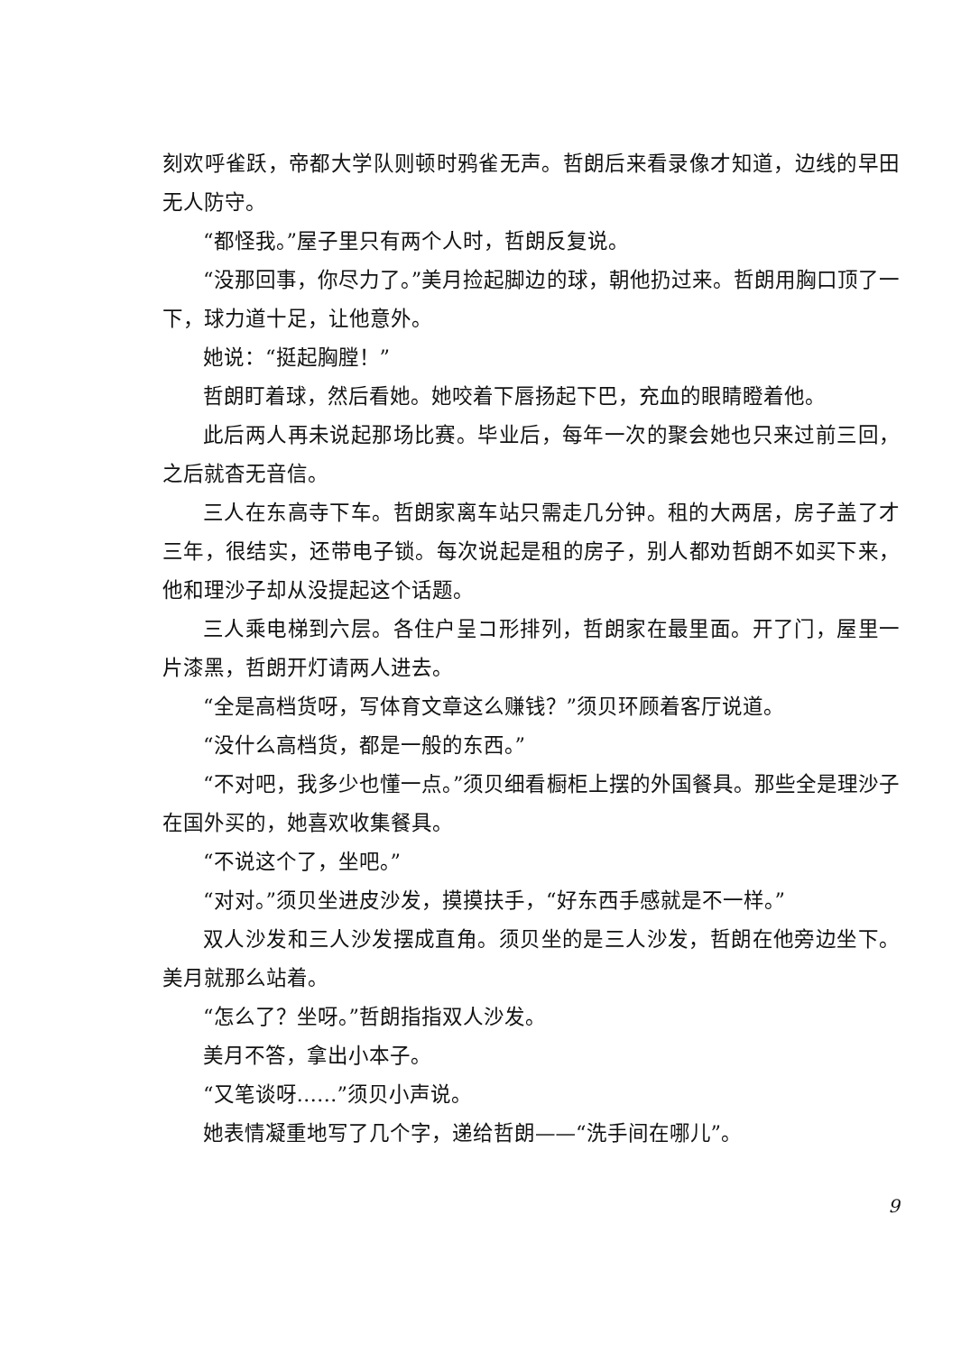刻欢呼雀跃，帝都大学队则顿时鸦雀无声。哲朗后来看录像才知道，边线的早田无人防守。
“都怪我。”屋子里只有两个人时，哲朗反复说。
“没那回事，你尽力了。”美月捡起脚边的球，朝他扔过来。哲朗用胸口顶了一下，球力道十足，让他意外。
她说：“挺起胸膛！”
哲朗盯着球，然后看她。她咬着下唇扬起下巴，充血的眼睛瞪着他。
此后两人再未说起那场比赛。毕业后，每年一次的聚会她也只来过前三回，之后就杳无音信。
三人在东高寺下车。哲朗家离车站只需走几分钟。租的大两居，房子盖了才三年，很结实，还带电子锁。每次说起是租的房子，别人都劝哲朗不如买下来，他和理沙子却从没提起这个话题。
三人乘电梯到六层。各住户呈コ形排列，哲朗家在最里面。开了门，屋里一片漆黑，哲朗开灯请两人进去。
“全是高档货呀，写体育文章这么赚钱？”须贝环顾着客厅说道。
“没什么高档货，都是一般的东西。”
“不对吧，我多少也懂一点。”须贝细看橱柜上摆的外国餐具。那些全是理沙子在国外买的，她喜欢收集餐具。
“不说这个了，坐吧。”
“对对。”须贝坐进皮沙发，摸摸扶手，“好东西手感就是不一样。”
双人沙发和三人沙发摆成直角。须贝坐的是三人沙发，哲朗在他旁边坐下。美月就那么站着。
“怎么了？坐呀。”哲朗指指双人沙发。
美月不答，拿出小本子。
“又笔谈呀……”须贝小声说。
她表情凝重地写了几个字，递给哲朗——“洗手间在哪儿”。
9